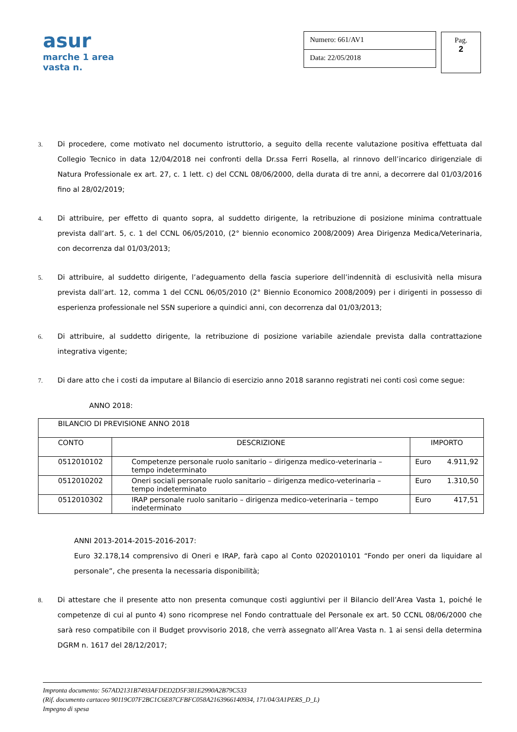asur
marche 1 area vasta n.
Numero: 661/AV1
Data: 22/05/2018
Pag.
2
3. Di procedere, come motivato nel documento istruttorio, a seguito della recente valutazione positiva effettuata dal Collegio Tecnico in data 12/04/2018 nei confronti della Dr.ssa Ferri Rosella, al rinnovo dell’incarico dirigenziale di Natura Professionale ex art. 27, c. 1 lett. c) del CCNL 08/06/2000, della durata di tre anni, a decorrere dal 01/03/2016 fino al 28/02/2019;
4. Di attribuire, per effetto di quanto sopra, al suddetto dirigente, la retribuzione di posizione minima contrattuale prevista dall’art. 5, c. 1 del CCNL 06/05/2010, (2° biennio economico 2008/2009) Area Dirigenza Medica/Veterinaria, con decorrenza dal 01/03/2013;
5. Di attribuire, al suddetto dirigente, l’adeguamento della fascia superiore dell’indennità di esclusività nella misura prevista dall’art. 12, comma 1 del CCNL 06/05/2010 (2° Biennio Economico 2008/2009) per i dirigenti in possesso di esperienza professionale nel SSN superiore a quindici anni, con decorrenza dal 01/03/2013;
6. Di attribuire, al suddetto dirigente, la retribuzione di posizione variabile aziendale prevista dalla contrattazione integrativa vigente;
7. Di dare atto che i costi da imputare al Bilancio di esercizio anno 2018 saranno registrati nei conti così come segue:
ANNO 2018:
| BILANCIO DI PREVISIONE ANNO 2018 | | |
| CONTO | DESCRIZIONE | IMPORTO |
| 0512010102 | Competenze personale ruolo sanitario – dirigenza medico-veterinaria – tempo indeterminato | Euro 4.911,92 |
| 0512010202 | Oneri sociali personale ruolo sanitario – dirigenza medico-veterinaria – tempo indeterminato | Euro 1.310,50 |
| 0512010302 | IRAP personale ruolo sanitario – dirigenza medico-veterinaria – tempo indeterminato | Euro 417,51 |
ANNI 2013-2014-2015-2016-2017:
Euro 32.178,14 comprensivo di Oneri e IRAP, farà capo al Conto 0202010101 “Fondo per oneri da liquidare al personale”, che presenta la necessaria disponibilità;
8. Di attestare che il presente atto non presenta comunque costi aggiuntivi per il Bilancio dell’Area Vasta 1, poiché le competenze di cui al punto 4) sono ricomprese nel Fondo contrattuale del Personale ex art. 50 CCNL 08/06/2000 che sarà reso compatibile con il Budget provvisorio 2018, che verrà assegnato all’Area Vasta n. 1 ai sensi della determina DGRM n. 1617 del 28/12/2017;
Impronta documento: 567AD2131B7493AFDED2D5F381E2990A2B79C533
(Rif. documento cartaceo 90119C07F2BC1C6E87CFBFC058A2163966140934, 171/04/3A1PERS_D_L)
Impegno di spesa